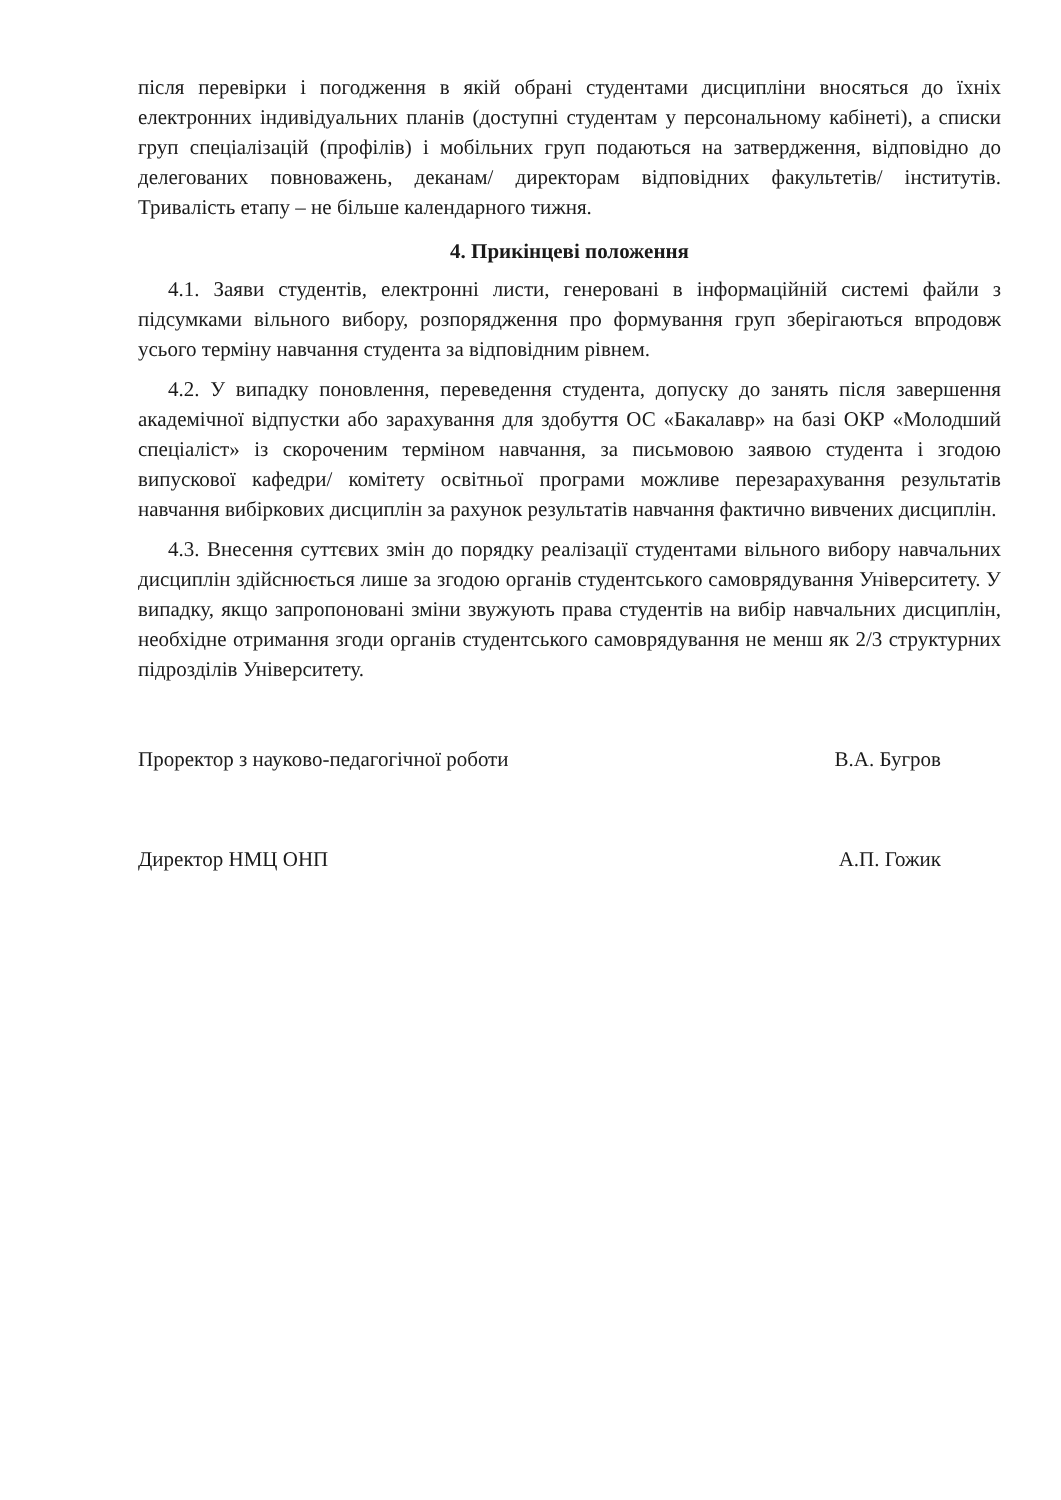після перевірки і погодження в якій обрані студентами дисципліни вносяться до їхніх електронних індивідуальних планів (доступні студентам у персональному кабінеті), а списки груп спеціалізацій (профілів) і мобільних груп подаються на затвердження, відповідно до делегованих повноважень, деканам/ директорам відповідних факультетів/ інститутів. Тривалість етапу – не більше календарного тижня.
4. Прикінцеві положення
4.1. Заяви студентів, електронні листи, генеровані в інформаційній системі файли з підсумками вільного вибору, розпорядження про формування груп зберігаються впродовж усього терміну навчання студента за відповідним рівнем.
4.2. У випадку поновлення, переведення студента, допуску до занять після завершення академічної відпустки або зарахування для здобуття ОС «Бакалавр» на базі ОКР «Молодший спеціаліст» із скороченим терміном навчання, за письмовою заявою студента і згодою випускової кафедри/ комітету освітньої програми можливе перезарахування результатів навчання вибіркових дисциплін за рахунок результатів навчання фактично вивчених дисциплін.
4.3. Внесення суттєвих змін до порядку реалізації студентами вільного вибору навчальних дисциплін здійснюється лише за згодою органів студентського самоврядування Університету. У випадку, якщо запропоновані зміни звужують права студентів на вибір навчальних дисциплін, необхідне отримання згоди органів студентського самоврядування не менш як 2/3 структурних підрозділів Університету.
Проректор з науково-педагогічної роботи В.А. Бугров
Директор НМЦ ОНП А.П. Гожик